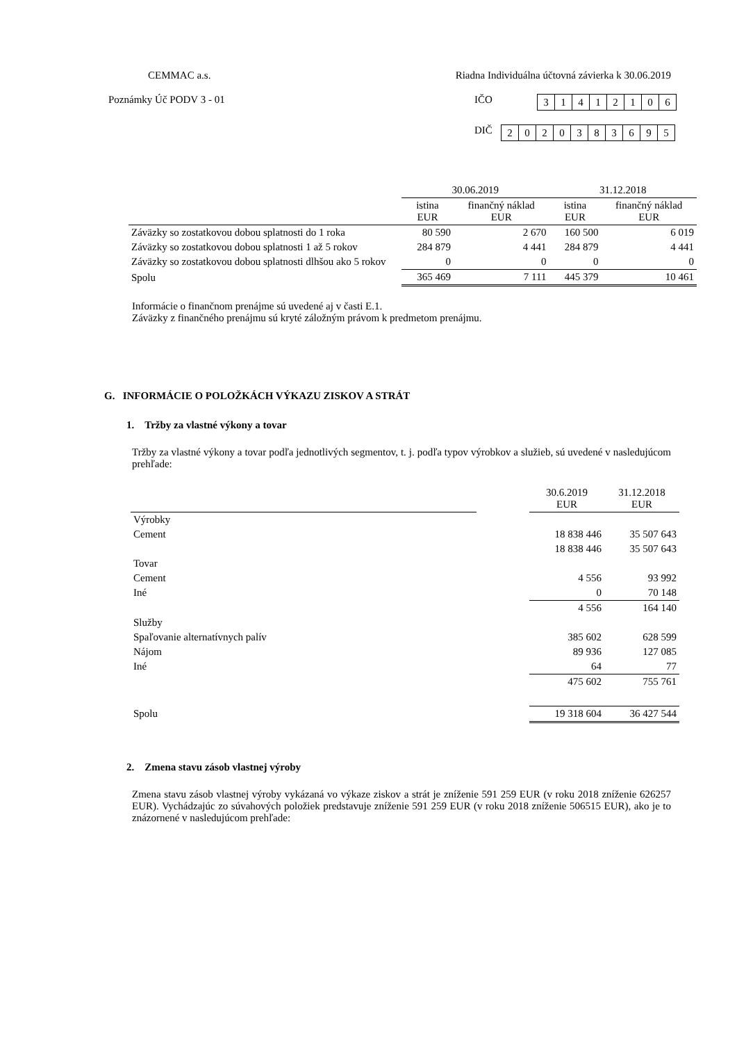CEMMAC a.s. Riadna Individuálna účtovná závierka k 30.06.2019
Poznámky Úč PODV 3 - 01 IČO
| 3 | 1 | 4 | 1 | 2 | 1 | 0 | 6 |
DIČ
| 2 | 0 | 2 | 0 | 3 | 8 | 3 | 6 | 9 | 5 |
| | 30.06.2019 | | 31.12.2018 | |
| | istina EUR | finančný náklad EUR | istina EUR | finančný náklad EUR |
| Záväzky so zostatkovou dobou splatnosti do 1 roka | 80 590 | 2 670 | 160 500 | 6 019 |
| Záväzky so zostatkovou dobou splatnosti 1 až 5 rokov | 284 879 | 4 441 | 284 879 | 4 441 |
| Záväzky so zostatkovou dobou splatnosti dlhšou ako 5 rokov | 0 | 0 | 0 | 0 |
| Spolu | 365 469 | 7 111 | 445 379 | 10 461 |
Informácie o finančnom prenájme sú uvedené aj v časti E.1.
Záväzky z finančného prenájmu sú kryté záložným právom k predmetom prenájmu.
G. INFORMÁCIE O POLOŽKÁCH VÝKAZU ZISKOV A STRÁT
1. Tržby za vlastné výkony a tovar
Tržby za vlastné výkony a tovar podľa jednotlivých segmentov, t. j. podľa typov výrobkov a služieb, sú uvedené v nasledujúcom prehľade:
| | | 30.6.2019 EUR | 31.12.2018 EUR |
| Výrobky | | | |
| Cement | | 18 838 446 | 35 507 643 |
| | | 18 838 446 | 35 507 643 |
| Tovar | | | |
| Cement | | 4 556 | 93 992 |
| Iné | | 0 | 70 148 |
| | | 4 556 | 164 140 |
| Služby | | | |
| Spaľovanie alternatívnych palív | | 385 602 | 628 599 |
| Nájom | | 89 936 | 127 085 |
| Iné | | 64 | 77 |
| | | 475 602 | 755 761 |
| Spolu | | 19 318 604 | 36 427 544 |
2. Zmena stavu zásob vlastnej výroby
Zmena stavu zásob vlastnej výroby vykázaná vo výkaze ziskov a strát je zníženie 591 259 EUR (v roku 2018 zníženie 626257 EUR). Vychádzajúc zo súvahových položiek predstavuje zníženie 591 259 EUR (v roku 2018 zníženie 506515 EUR), ako je to znázornené v nasledujúcom prehľade: